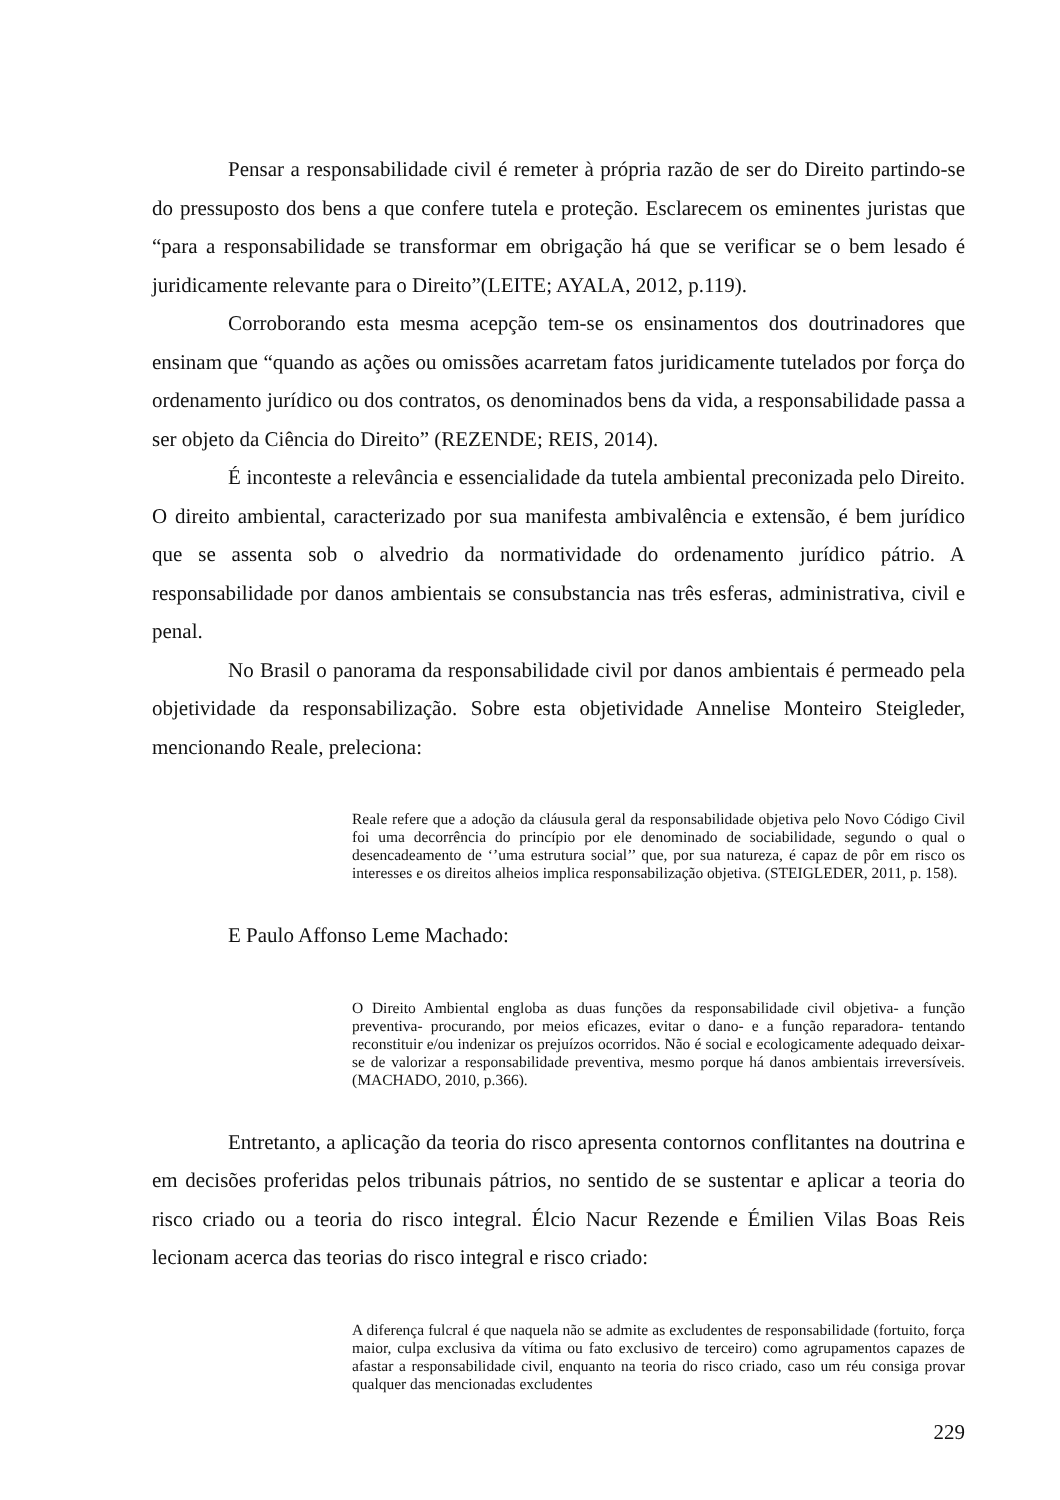Pensar a responsabilidade civil é remeter à própria razão de ser do Direito partindo-se do pressuposto dos bens a que confere tutela e proteção. Esclarecem os eminentes juristas que “para a responsabilidade se transformar em obrigação há que se verificar se o bem lesado é juridicamente relevante para o Direito”(LEITE; AYALA, 2012, p.119).
Corroborando esta mesma acepção tem-se os ensinamentos dos doutrinadores que ensinam que “quando as ações ou omissões acarretam fatos juridicamente tutelados por força do ordenamento jurídico ou dos contratos, os denominados bens da vida, a responsabilidade passa a ser objeto da Ciência do Direito” (REZENDE; REIS, 2014).
É inconteste a relevância e essencialidade da tutela ambiental preconizada pelo Direito. O direito ambiental, caracterizado por sua manifesta ambivalência e extensão, é bem jurídico que se assenta sob o alvedrio da normatividade do ordenamento jurídico pátrio. A responsabilidade por danos ambientais se consubstancia nas três esferas, administrativa, civil e penal.
No Brasil o panorama da responsabilidade civil por danos ambientais é permeado pela objetividade da responsabilização. Sobre esta objetividade Annelise Monteiro Steigleder, mencionando Reale, preleciona:
Reale refere que a adoção da cláusula geral da responsabilidade objetiva pelo Novo Código Civil foi uma decorrência do princípio por ele denominado de sociabilidade, segundo o qual o desencadeamento de ‘’uma estrutura social’’ que, por sua natureza, é capaz de pôr em risco os interesses e os direitos alheios implica responsabilização objetiva. (STEIGLEDER, 2011, p. 158).
E Paulo Affonso Leme Machado:
O Direito Ambiental engloba as duas funções da responsabilidade civil objetiva- a função preventiva- procurando, por meios eficazes, evitar o dano- e a função reparadora- tentando reconstituir e/ou indenizar os prejuízos ocorridos. Não é social e ecologicamente adequado deixar-se de valorizar a responsabilidade preventiva, mesmo porque há danos ambientais irreversíveis. (MACHADO, 2010, p.366).
Entretanto, a aplicação da teoria do risco apresenta contornos conflitantes na doutrina e em decisões proferidas pelos tribunais pátrios, no sentido de se sustentar e aplicar a teoria do risco criado ou a teoria do risco integral. Élcio Nacur Rezende e Émilien Vilas Boas Reis lecionam acerca das teorias do risco integral e risco criado:
A diferença fulcral é que naquela não se admite as excludentes de responsabilidade (fortuito, força maior, culpa exclusiva da vítima ou fato exclusivo de terceiro) como agrupamentos capazes de afastar a responsabilidade civil, enquanto na teoria do risco criado, caso um réu consiga provar qualquer das mencionadas excludentes
229